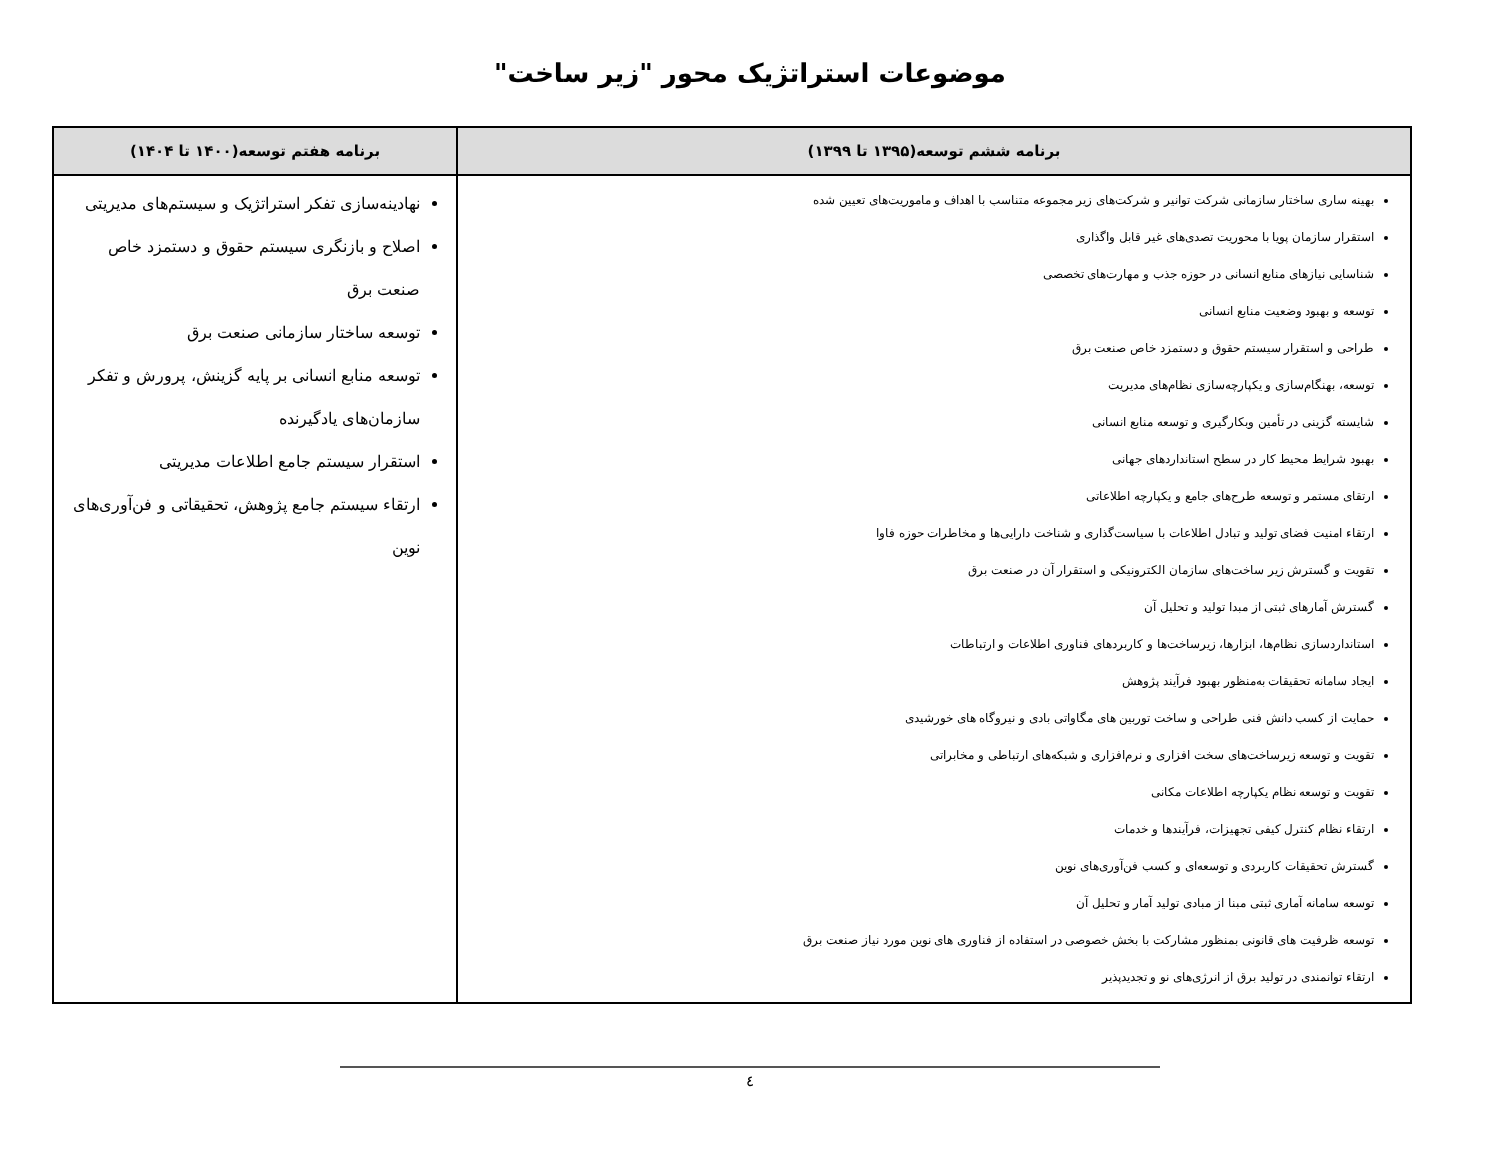موضوعات استراتژیک محور "زیر ساخت"
| برنامه ششم توسعه(۱۳۹۵ تا ۱۳۹۹) | برنامه هفتم توسعه(۱۴۰۰ تا ۱۴۰۴) |
| --- | --- |
| بهینه ساری ساختار سازمانی شرکت توانیر و شرکت‌های زیر مجموعه متناسب با اهداف و ماموریت‌های تعیین شده استقرار سازمان پویا با محوریت تصدی‌های غیر قابل واگذاری شناسایی نیازهای منابع انسانی در حوزه جذب و مهارت‌های تخصصی توسعه و بهبود وضعیت منابع انسانی طراحی و استقرار سیستم حقوق و دستمزد خاص صنعت برق توسعه، بهنگام‌سازی و یکپارچه‌سازی نظام‌های مدیریت شایسته گزینی در تأمین وبکارگیری و توسعه منابع انسانی بهبود شرایط محیط کار در سطح استانداردهای جهانی ارتقای مستمر و توسعه طرح‌های جامع و یکپارچه اطلاعاتی ارتقاء امنیت فضای تولید و تبادل اطلاعات با سیاست‌گذاری و شناخت دارایی‌ها و مخاطرات حوزه فاوا تقویت و گسترش زیر ساخت‌های سازمان الکترونیکی و استقرار آن در صنعت برق گسترش آمارهای ثبتی از مبدا تولید و تحلیل آن استانداردسازی نظام‌ها، ابزارها، زیرساخت‌ها و کاربردهای فناوری اطلاعات و ارتباطات ایجاد سامانه تحقیقات به‌منظور بهبود فرآیند پژوهش حمایت از کسب دانش فنی طراحی و ساخت توربین های مگاواتی بادی و نیروگاه های خورشیدی تقویت و توسعه زیرساخت‌های سخت افزاری و نرم‌افزاری و شبکه‌های ارتباطی و مخابراتی تقویت و توسعه نظام یکپارچه اطلاعات مکانی ارتقاء نظام کنترل کیفی تجهیزات، فرآیندها و خدمات گسترش تحقیقات کاربردی و توسعه‌ای و کسب فن‌آوری‌های نوین توسعه سامانه آماری ثبتی مبنا از مبادی تولید آمار و تحلیل آن توسعه ظرفیت های قانونی بمنظور مشارکت با بخش خصوصی در استفاده از فناوری های نوین مورد نیاز صنعت برق ارتقاء توانمندی در تولید برق از انرژی‌های نو و تجدیدپذیر | نهادینه‌سازی تفکر استراتژیک و سیستم‌های مدیریتی اصلاح و بازنگری سیستم حقوق و دستمزد خاص صنعت برق توسعه ساختار سازمانی صنعت برق توسعه منابع انسانی بر پایه گزینش، پرورش و تفکر سازمان‌های یادگیرنده استقرار سیستم جامع اطلاعات مدیریتی ارتقاء سیستم جامع پژوهش، تحقیقاتی و فن‌آوری‌های نوین |
٤